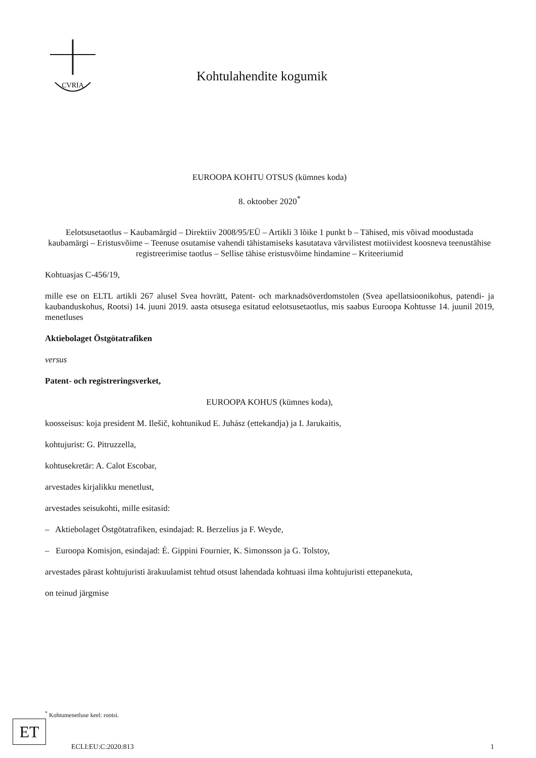CVRIA
Kohtulahendite kogumik
EUROOPA KOHTU OTSUS (kümnes koda)
8. oktoober 2020<sup>*</sup>
Eelotsusetaotlus – Kaubamärgid – Direktiiv 2008/95/EÜ – Artikli 3 lõike 1 punkt b – Tähised, mis võivad moodustada kaubamärgi – Eristusvõime – Teenuse osutamise vahendi tähistamiseks kasutatava värvilistest motiividest koosneva teenustähise registreerimise taotlus – Sellise tähise eristusvõime hindamine – Kriteeriumid
Kohtuasjas C-456/19,
mille ese on ELTL artikli 267 alusel Svea hovrätt, Patent- och marknadsöverdomstolen (Svea apellatsioonikohus, patendi- ja kaubanduskohus, Rootsi) 14. juuni 2019. aasta otsusega esitatud eelotsusetaotlus, mis saabus Euroopa Kohtusse 14. juunil 2019, menetluses
Aktiebolaget Östgötatrafiken
versus
Patent- och registreringsverket,
EUROOPA KOHUS (kümnes koda),
koosseisus: koja president M. Ilešič, kohtunikud E. Juhász (ettekandja) ja I. Jarukaitis,
kohtujurist: G. Pitruzzella,
kohtusekretär: A. Calot Escobar,
arvestades kirjalikku menetlust,
arvestades seisukohti, mille esitasid:
– Aktiebolaget Östgötatrafiken, esindajad: R. Berzelius ja F. Weyde,
– Euroopa Komisjon, esindajad: É. Gippini Fournier, K. Simonsson ja G. Tolstoy,
arvestades pärast kohtujuristi ärakuulamist tehtud otsust lahendada kohtuasi ilma kohtujuristi ettepanekuta,
on teinud järgmise
<sup>*</sup> Kohtumenetluse keel: rootsi.
ET
ECLI:EU:C:2020:813 1